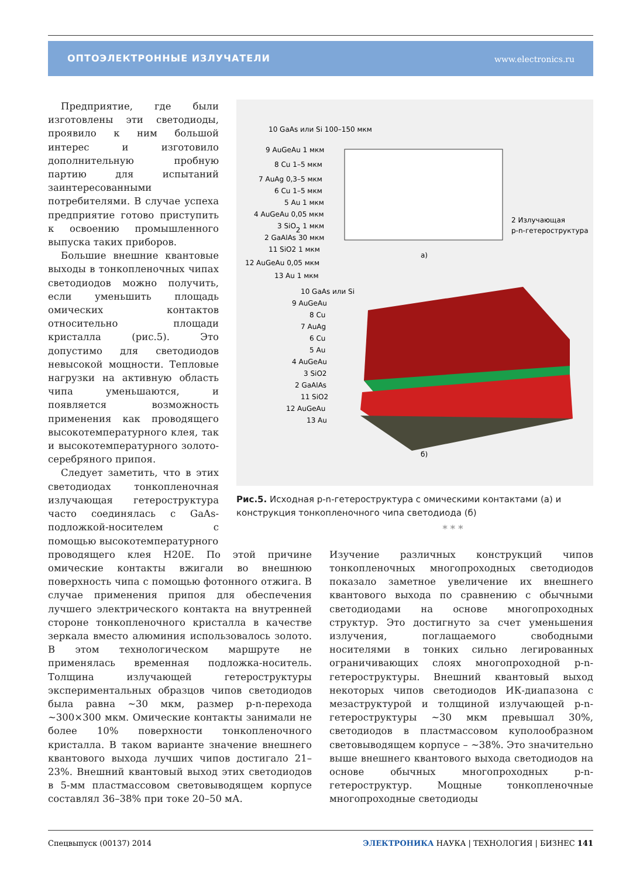ОПТОЭЛЕКТРОННЫЕ ИЗЛУЧАТЕЛИ www.electronics.ru
10 GaAs или Si 100–150 мкм
9 AuGeAu 1 мкм
8 Cu 1–5 мкм
7 AuAg 0,3–5 мкм
6 Cu 1–5 мкм
5 Au 1 мкм
4 AuGeAu 0,05 мкм
3 SiO2 1 мкм
2 GaAlAs 30 мкм
11 SiO2 1 мкм
12 AuGeAu 0,05 мкм
13 Au 1 мкм
2 Излучающая
p-n-гетероструктура
а)
10 GaAs или Si
9 AuGeAu
8 Cu
7 AuAg
6 Cu
5 Au
4 AuGeAu
3 SiO2
2 GaAlAs
11 SiO2
12 AuGeAu
13 Au
б)
Предприятие, где были изготовлены эти светодиоды, проявило к ним большой интерес и изготовило дополнительную пробную партию для испытаний заинтересованными потребителями. В случае успеха предприятие готово приступить к освоению промышленного выпуска таких приборов.
Большие внешние квантовые выходы в тонкопленочных чипах светодиодов можно получить, если уменьшить площадь омических контактов относительно площади кристалла (рис.5). Это допустимо для светодиодов невысокой мощности. Тепловые нагрузки на активную область чипа уменьшаются, и появляется возможность применения как проводящего высокотемпературного клея, так и высокотемпературного золото-серебряного припоя.
Следует заметить, что в этих светодиодах тонкопленочная излучающая гетероструктура часто соединялась с GaAs-подложкой-носителем с помощью высокотемпературного
Рис.5. Исходная p-n-гетероструктура с омическими контактами (а) и конструкция тонкопленочного чипа светодиода (б)
* * *
проводящего клея H20E. По этой причине омические контакты вжигали во внешнюю поверхность чипа с помощью фотонного отжига. В случае применения припоя для обеспечения лучшего электрического контакта на внутренней стороне тонкопленочного кристалла в качестве зеркала вместо алюминия использовалось золото. В этом технологическом маршруте не применялась временная подложка-носитель. Толщина излучающей гетероструктуры экспериментальных образцов чипов светодиодов была равна ~30 мкм, размер p-n-перехода ~300×300 мкм. Омические контакты занимали не более 10% поверхности тонкопленочного кристалла. В таком варианте значение внешнего квантового выхода лучших чипов достигало 21–23%. Внешний квантовый выход этих светодиодов в 5-мм пластмассовом световыводящем корпусе составлял 36–38% при токе 20–50 мА.
Изучение различных конструкций чипов тонкопленочных многопроходных светодиодов показало заметное увеличение их внешнего квантового выхода по сравнению с обычными светодиодами на основе многопроходных структур. Это достигнуто за счет уменьшения излучения, поглащаемого свободными носителями в тонких сильно легированных ограничивающих слоях многопроходной p-n-гетероструктуры. Внешний квантовый выход некоторых чипов светодиодов ИК-диапазона с мезаструктурой и толщиной излучающей p-n-гетероструктуры ~30 мкм превышал 30%, светодиодов в пластмассовом куполообразном световыводящем корпусе – ~38%. Это значительно выше внешнего квантового выхода светодиодов на основе обычных многопроходных p-n-гетероструктур. Мощные тонкопленочные многопроходные светодиоды
Спецвыпуск (00137) 2014 ЭЛЕКТРОНИКА НАУКА | ТЕХНОЛОГИЯ | БИЗНЕС 141